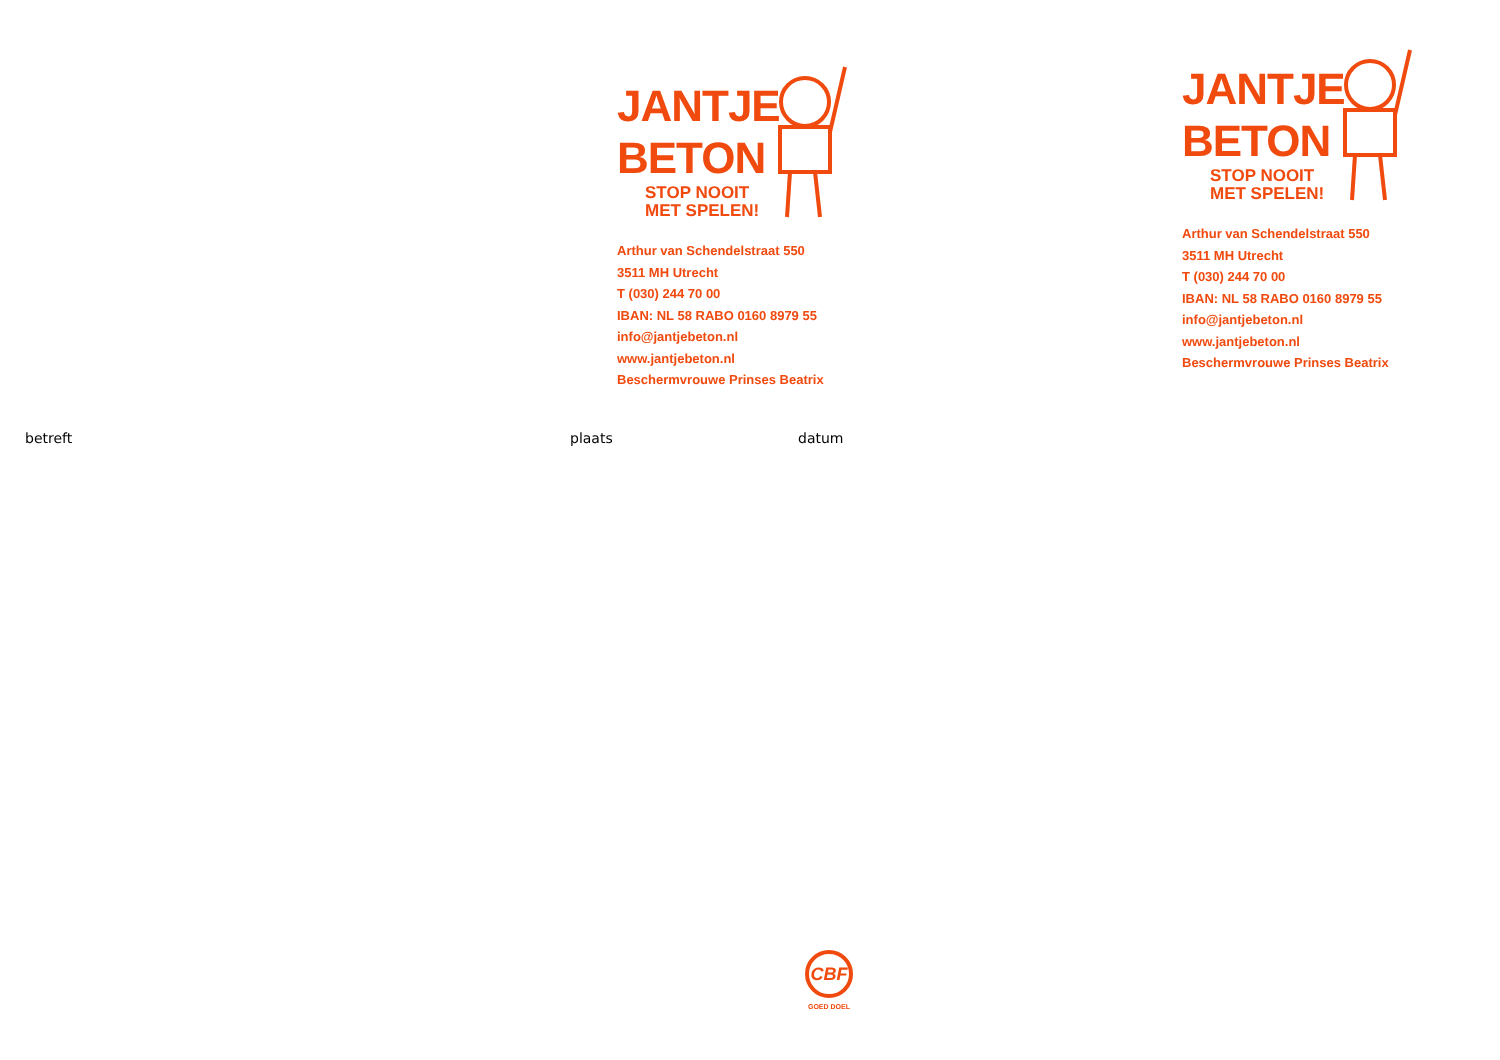JANTJE
BETON
STOP NOOIT
MET SPELEN!
Arthur van Schendelstraat 550
3511 MH Utrecht
T (030) 244 70 00
IBAN: NL 58 RABO 0160 8979 55
info@jantjebeton.nl
www.jantjebeton.nl
Beschermvrouwe Prinses Beatrix
JANTJE
BETON
STOP NOOIT
MET SPELEN!
Arthur van Schendelstraat 550
3511 MH Utrecht
T (030) 244 70 00
IBAN: NL 58 RABO 0160 8979 55
info@jantjebeton.nl
www.jantjebeton.nl
Beschermvrouwe Prinses Beatrix
betreft plaats datum
CBF
GOED DOEL